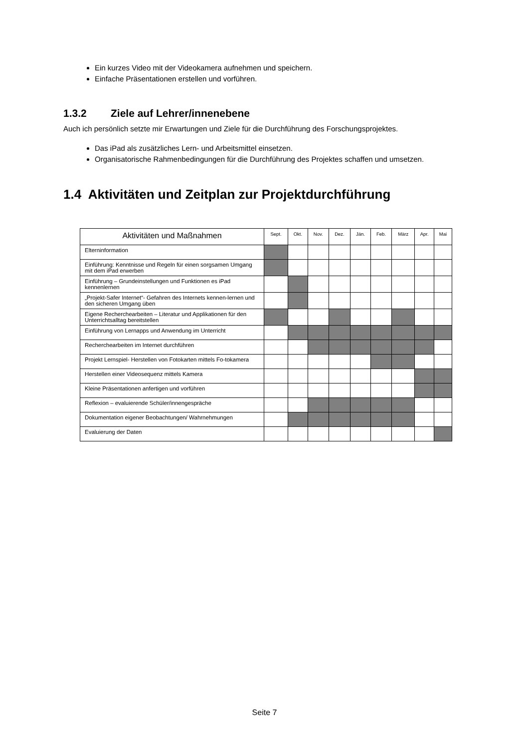Ein kurzes Video mit der Videokamera aufnehmen und speichern.
Einfache Präsentationen erstellen und vorführen.
1.3.2 Ziele auf Lehrer/innenebene
Auch ich persönlich setzte mir Erwartungen und Ziele für die Durchführung des Forschungsprojektes.
Das iPad als zusätzliches Lern- und Arbeitsmittel einsetzen.
Organisatorische Rahmenbedingungen für die Durchführung des Projektes schaffen und umsetzen.
1.4 Aktivitäten und Zeitplan zur Projektdurchführung
| Aktivitäten und Maßnahmen | Sept. | Okt. | Nov. | Dez. | Jän. | Feb. | März | Apr. | Mai |
| --- | --- | --- | --- | --- | --- | --- | --- | --- | --- |
| Elterninformation | | | | | | | | | |
| Einführung: Kenntnisse und Regeln für einen sorgsamen Umgang mit dem iPad erwerben | | | | | | | | | |
| Einführung – Grundeinstellungen und Funktionen es iPad kennenlernen | | | | | | | | | |
| „Projekt-Safer Internet“- Gefahren des Internets kennen-lernen und den sicheren Umgang üben | | | | | | | | | |
| Eigene Recherchearbeiten – Literatur und Applikationen für den Unterrichtsalltag bereitstellen | | | | | | | | | |
| Einführung von Lernapps und Anwendung im Unterricht | | | | | | | | | |
| Recherchearbeiten im Internet durchführen | | | | | | | | | |
| Projekt Lernspiel- Herstellen von Fotokarten mittels Fo-tokamera | | | | | | | | | |
| Herstellen einer Videosequenz mittels Kamera | | | | | | | | | |
| Kleine Präsentationen anfertigen und vorführen | | | | | | | | | |
| Reflexion – evaluierende Schüler/innengespräche | | | | | | | | | |
| Dokumentation eigener Beobachtungen/ Wahrnehmungen | | | | | | | | | |
| Evaluierung der Daten | | | | | | | | | |
Seite 7